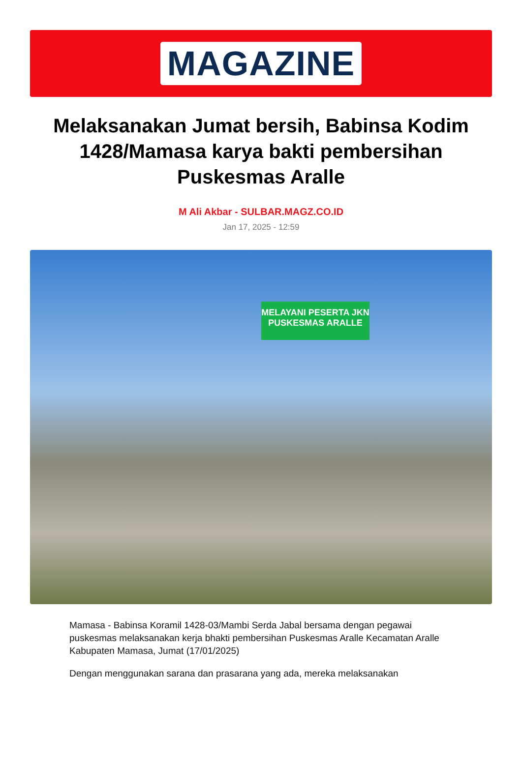MAGAZINE
Melaksanakan Jumat bersih, Babinsa Kodim 1428/Mamasa karya bakti pembersihan Puskesmas Aralle
M Ali Akbar - SULBAR.MAGZ.CO.ID
Jan 17, 2025 - 12:59
MELAYANI PESERTA JKN
PUSKESMAS ARALLE
Mamasa - Babinsa Koramil 1428-03/Mambi Serda Jabal bersama dengan pegawai puskesmas melaksanakan kerja bhakti pembersihan Puskesmas Aralle Kecamatan Aralle Kabupaten Mamasa, Jumat (17/01/2025)
Dengan menggunakan sarana dan prasarana yang ada, mereka melaksanakan